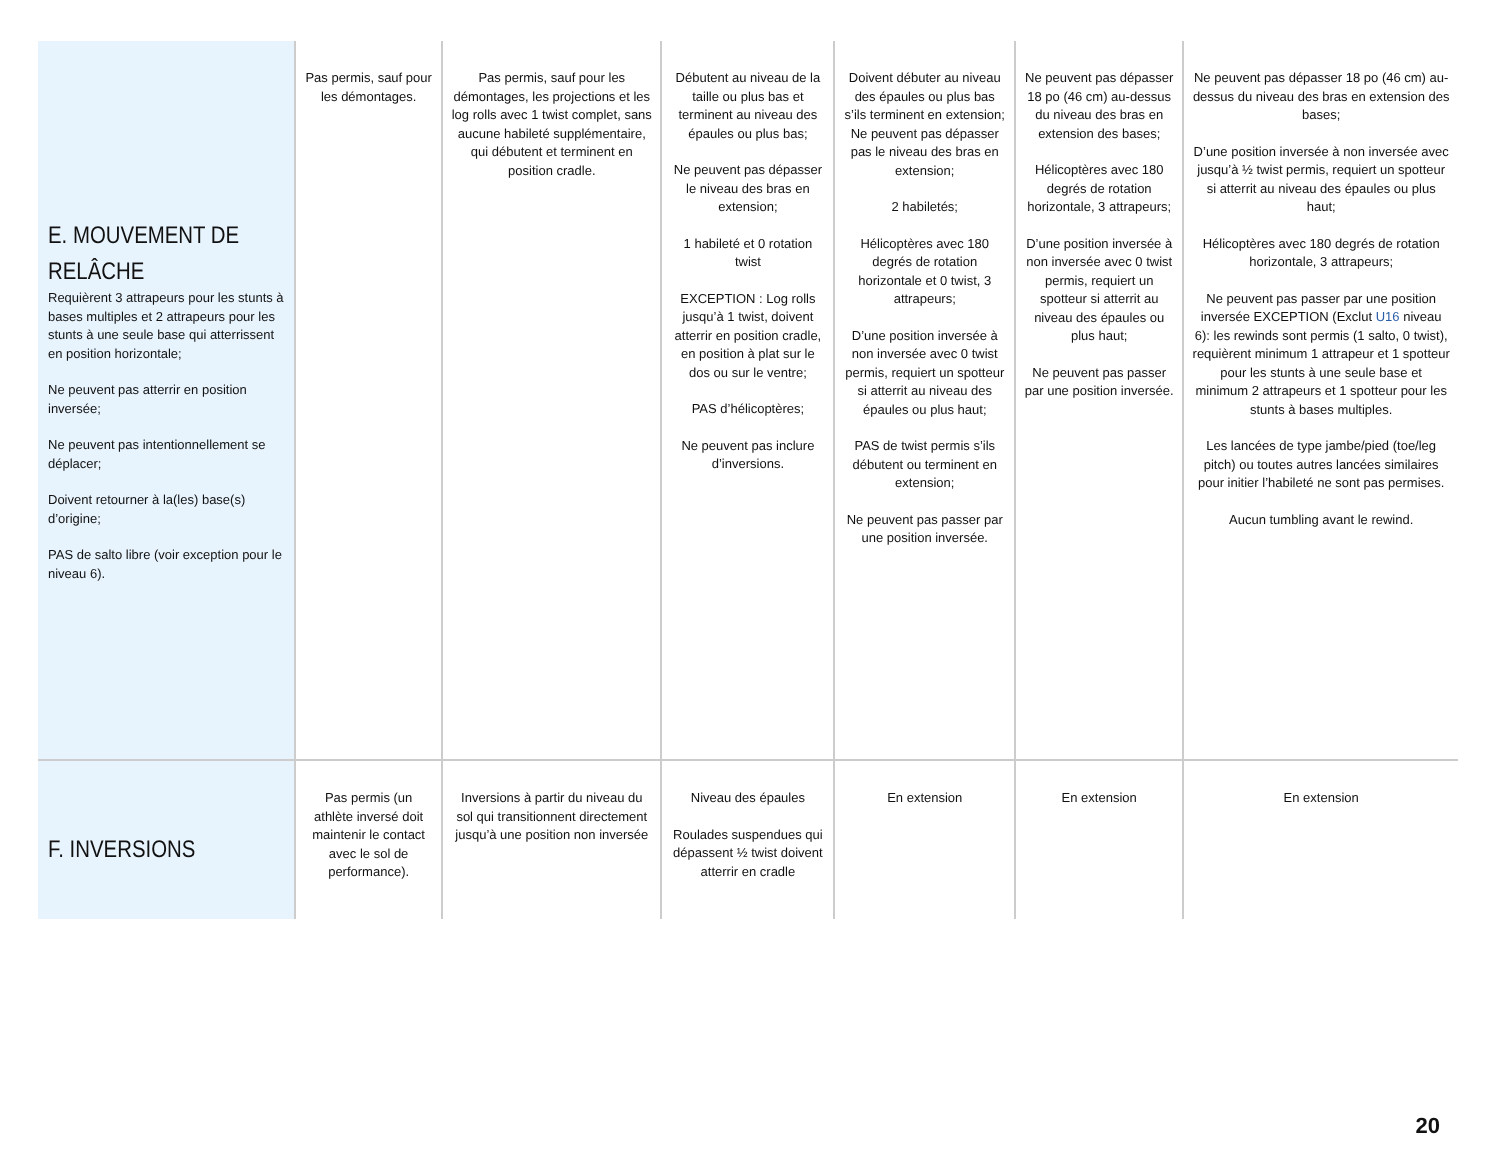| E. MOUVEMENT DE RELÂCHE Requièrent 3 attrapeurs pour les stunts à bases multiples et 2 attrapeurs pour les stunts à une seule base qui atterrissent en position horizontale; Ne peuvent pas atterrir en position inversée; Ne peuvent pas intentionnellement se déplacer; Doivent retourner à la(les) base(s) d’origine; PAS de salto libre (voir exception pour le niveau 6). | Pas permis, sauf pour les démontages. | Pas permis, sauf pour les démontages, les projections et les log rolls avec 1 twist complet, sans aucune habileté supplémentaire, qui débutent et terminent en position cradle. | Débutent au niveau de la taille ou plus bas et terminent au niveau des épaules ou plus bas; Ne peuvent pas dépasser le niveau des bras en extension; 1 habileté et 0 rotation twist EXCEPTION : Log rolls jusqu’à 1 twist, doivent atterrir en position cradle, en position à plat sur le dos ou sur le ventre; PAS d’hélicoptères; Ne peuvent pas inclure d’inversions. | Doivent débuter au niveau des épaules ou plus bas s’ils terminent en extension; Ne peuvent pas dépasser pas le niveau des bras en extension; 2 habiletés; Hélicoptères avec 180 degrés de rotation horizontale et 0 twist, 3 attrapeurs; D’une position inversée à non inversée avec 0 twist permis, requiert un spotteur si atterrit au niveau des épaules ou plus haut; PAS de twist permis s’ils débutent ou terminent en extension; Ne peuvent pas passer par une position inversée. | Ne peuvent pas dépasser 18 po (46 cm) au-dessus du niveau des bras en extension des bases; Hélicoptères avec 180 degrés de rotation horizontale, 3 attrapeurs; D’une position inversée à non inversée avec 0 twist permis, requiert un spotteur si atterrit au niveau des épaules ou plus haut; Ne peuvent pas passer par une position inversée. | Ne peuvent pas dépasser 18 po (46 cm) au-dessus du niveau des bras en extension des bases; D’une position inversée à non inversée avec jusqu’à ½ twist permis, requiert un spotteur si atterrit au niveau des épaules ou plus haut; Hélicoptères avec 180 degrés de rotation horizontale, 3 attrapeurs; Ne peuvent pas passer par une position inversée EXCEPTION (Exclut U16 niveau 6): les rewinds sont permis (1 salto, 0 twist), requièrent minimum 1 attrapeur et 1 spotteur pour les stunts à une seule base et minimum 2 attrapeurs et 1 spotteur pour les stunts à bases multiples. Les lancées de type jambe/pied (toe/leg pitch) ou toutes autres lancées similaires pour initier l’habileté ne sont pas permises. Aucun tumbling avant le rewind. |
| F. INVERSIONS | Pas permis (un athlète inversé doit maintenir le contact avec le sol de performance). | Inversions à partir du niveau du sol qui transitionnent directement jusqu’à une position non inversée | Niveau des épaules Roulades suspendues qui dépassent ½ twist doivent atterrir en cradle | En extension | En extension | En extension |
20